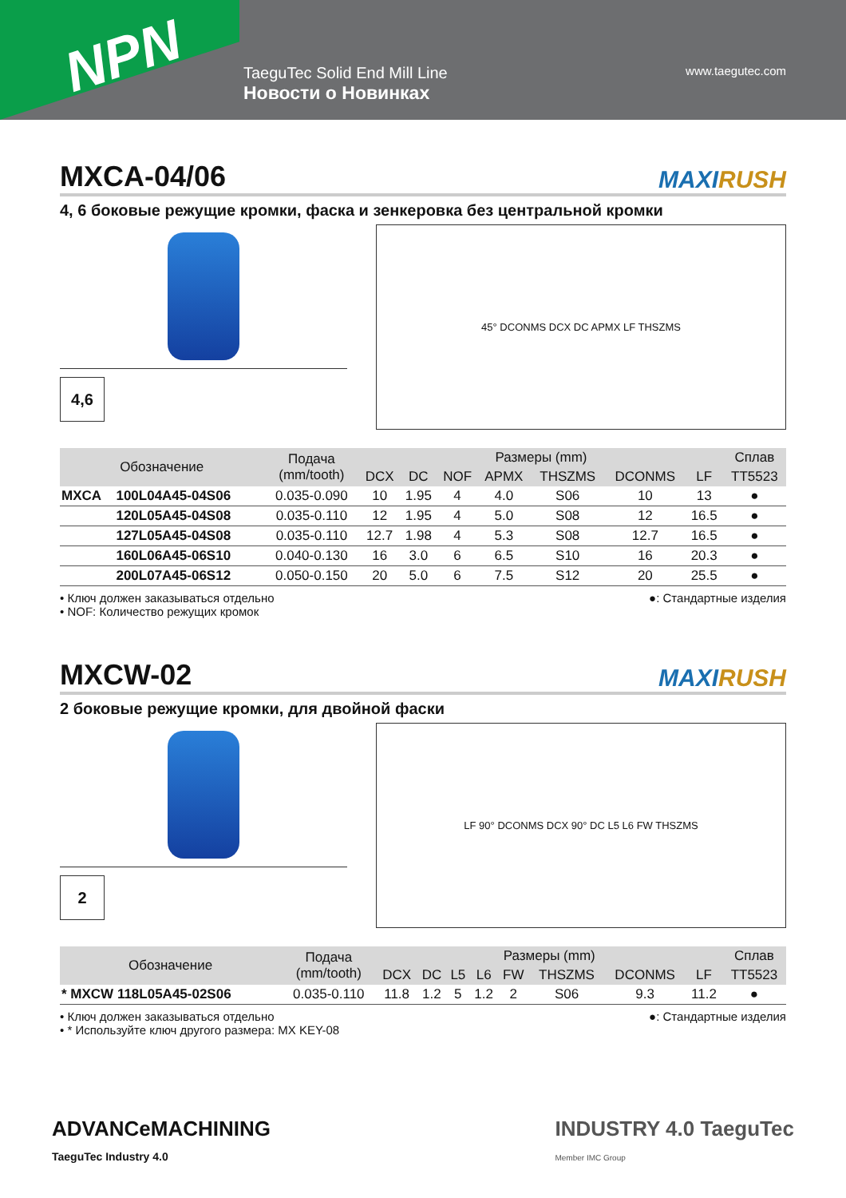NPN
TaeguTec Solid End Mill Line
Новости о Новинках
www.taegutec.com
MXCA-04/06 MAXIRUSH
4, 6 боковые режущие кромки, фаска и зенкеровка без центральной кромки
4,6
45° DCONMS DCX DC APMX LF THSZMS
| Обозначение | | Подача (mm/tooth) | Размеры (mm) | | | | | | | Сплав |
| --- | --- | --- | --- | --- | --- | --- | --- | --- | --- | --- |
| | | | DCX | DC | NOF | APMX | THSZMS | DCONMS | LF | TT5523 |
| MXCA | 100L04A45-04S06 | 0.035-0.090 | 10 | 1.95 | 4 | 4.0 | S06 | 10 | 13 | ● |
| | 120L05A45-04S08 | 0.035-0.110 | 12 | 1.95 | 4 | 5.0 | S08 | 12 | 16.5 | ● |
| | 127L05A45-04S08 | 0.035-0.110 | 12.7 | 1.98 | 4 | 5.3 | S08 | 12.7 | 16.5 | ● |
| | 160L06A45-06S10 | 0.040-0.130 | 16 | 3.0 | 6 | 6.5 | S10 | 16 | 20.3 | ● |
| | 200L07A45-06S12 | 0.050-0.150 | 20 | 5.0 | 6 | 7.5 | S12 | 20 | 25.5 | ● |
• Ключ должен заказываться отдельно
• NOF: Количество режущих кромок
●: Стандартные изделия
MXCW-02 MAXIRUSH
2 боковые режущие кромки, для двойной фаски
2
LF 90° DCONMS DCX 90° DC L5 L6 FW THSZMS
| Обозначение | Подача (mm/tooth) | Размеры (mm) | | | | | | | | Сплав |
| --- | --- | --- | --- | --- | --- | --- | --- | --- | --- | --- |
| | | DCX | DC | L5 | L6 | FW | THSZMS | DCONMS | LF | TT5523 |
| * MXCW 118L05A45-02S06 | 0.035-0.110 | 11.8 | 1.2 | 5 | 1.2 | 2 | S06 | 9.3 | 11.2 | ● |
• Ключ должен заказываться отдельно
• * Используйте ключ другого размера: MX KEY-08
●: Стандартные изделия
ADVANCeMACHINING
TaeguTec Industry 4.0
INDUSTRY 4.0 TaeguTec
Member IMC Group